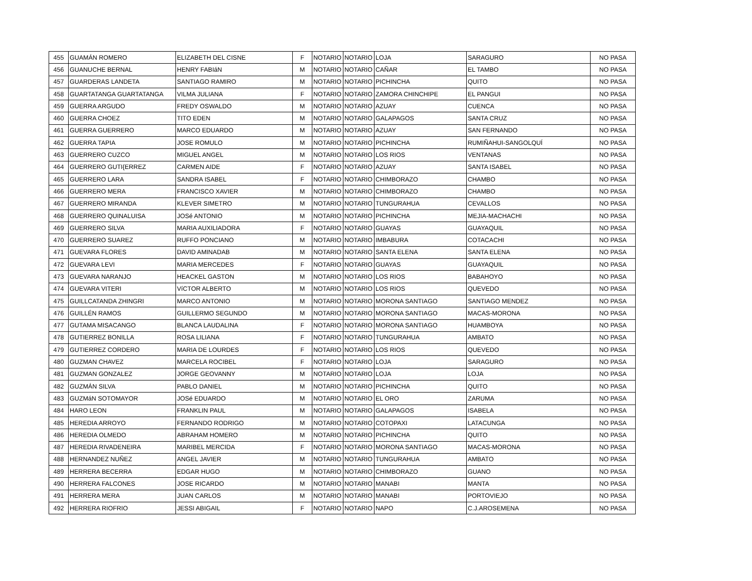| 455 | GUAMÁN ROMERO | ELIZABETH DEL CISNE | F | NOTARIO | NOTARIO | LOJA | SARAGURO | NO PASA |
| 456 | GUANUCHE BERNAL | HENRY FABIáN | M | NOTARIO | NOTARIO | CAÑAR | EL TAMBO | NO PASA |
| 457 | GUARDERAS LANDETA | SANTIAGO RAMIRO | M | NOTARIO | NOTARIO | PICHINCHA | QUITO | NO PASA |
| 458 | GUARTATANGA GUARTATANGA | VILMA JULIANA | F | NOTARIO | NOTARIO | ZAMORA CHINCHIPE | EL PANGUI | NO PASA |
| 459 | GUERRA ARGUDO | FREDY OSWALDO | M | NOTARIO | NOTARIO | AZUAY | CUENCA | NO PASA |
| 460 | GUERRA CHOEZ | TITO EDEN | M | NOTARIO | NOTARIO | GALAPAGOS | SANTA CRUZ | NO PASA |
| 461 | GUERRA GUERRERO | MARCO EDUARDO | M | NOTARIO | NOTARIO | AZUAY | SAN FERNANDO | NO PASA |
| 462 | GUERRA TAPIA | JOSE ROMULO | M | NOTARIO | NOTARIO | PICHINCHA | RUMIÑAHUI-SANGOLQUÍ | NO PASA |
| 463 | GUERRERO CUZCO | MIGUEL ANGEL | M | NOTARIO | NOTARIO | LOS RIOS | VENTANAS | NO PASA |
| 464 | GUERRERO GUTI{ERREZ | CARMEN AIDE | F | NOTARIO | NOTARIO | AZUAY | SANTA ISABEL | NO PASA |
| 465 | GUERRERO LARA | SANDRA ISABEL | F | NOTARIO | NOTARIO | CHIMBORAZO | CHAMBO | NO PASA |
| 466 | GUERRERO MERA | FRANCISCO XAVIER | M | NOTARIO | NOTARIO | CHIMBORAZO | CHAMBO | NO PASA |
| 467 | GUERRERO MIRANDA | KLEVER SIMETRO | M | NOTARIO | NOTARIO | TUNGURAHUA | CEVALLOS | NO PASA |
| 468 | GUERRERO QUINALUISA | JOSé ANTONIO | M | NOTARIO | NOTARIO | PICHINCHA | MEJIA-MACHACHI | NO PASA |
| 469 | GUERRERO SILVA | MARIA AUXILIADORA | F | NOTARIO | NOTARIO | GUAYAS | GUAYAQUIL | NO PASA |
| 470 | GUERRERO SUAREZ | RUFFO PONCIANO | M | NOTARIO | NOTARIO | IMBABURA | COTACACHI | NO PASA |
| 471 | GUEVARA FLORES | DAVID AMINADAB | M | NOTARIO | NOTARIO | SANTA ELENA | SANTA ELENA | NO PASA |
| 472 | GUEVARA LEVI | MARIA MERCEDES | F | NOTARIO | NOTARIO | GUAYAS | GUAYAQUIL | NO PASA |
| 473 | GUEVARA NARANJO | HEACKEL GASTON | M | NOTARIO | NOTARIO | LOS RIOS | BABAHOYO | NO PASA |
| 474 | GUEVARA VITERI | VíCTOR ALBERTO | M | NOTARIO | NOTARIO | LOS RIOS | QUEVEDO | NO PASA |
| 475 | GUILLCATANDA ZHINGRI | MARCO ANTONIO | M | NOTARIO | NOTARIO | MORONA SANTIAGO | SANTIAGO MENDEZ | NO PASA |
| 476 | GUILLÉN RAMOS | GUILLERMO SEGUNDO | M | NOTARIO | NOTARIO | MORONA SANTIAGO | MACAS-MORONA | NO PASA |
| 477 | GUTAMA MISACANGO | BLANCA LAUDALINA | F | NOTARIO | NOTARIO | MORONA SANTIAGO | HUAMBOYA | NO PASA |
| 478 | GUTIERREZ BONILLA | ROSA LILIANA | F | NOTARIO | NOTARIO | TUNGURAHUA | AMBATO | NO PASA |
| 479 | GUTIERREZ CORDERO | MARIA DE LOURDES | F | NOTARIO | NOTARIO | LOS RIOS | QUEVEDO | NO PASA |
| 480 | GUZMAN CHAVEZ | MARCELA ROCIBEL | F | NOTARIO | NOTARIO | LOJA | SARAGURO | NO PASA |
| 481 | GUZMAN GONZALEZ | JORGE GEOVANNY | M | NOTARIO | NOTARIO | LOJA | LOJA | NO PASA |
| 482 | GUZMÁN SILVA | PABLO DANIEL | M | NOTARIO | NOTARIO | PICHINCHA | QUITO | NO PASA |
| 483 | GUZMáN SOTOMAYOR | JOSé EDUARDO | M | NOTARIO | NOTARIO | EL ORO | ZARUMA | NO PASA |
| 484 | HARO LEON | FRANKLIN PAUL | M | NOTARIO | NOTARIO | GALAPAGOS | ISABELA | NO PASA |
| 485 | HEREDIA ARROYO | FERNANDO RODRIGO | M | NOTARIO | NOTARIO | COTOPAXI | LATACUNGA | NO PASA |
| 486 | HEREDIA OLMEDO | ABRAHAM HOMERO | M | NOTARIO | NOTARIO | PICHINCHA | QUITO | NO PASA |
| 487 | HEREDIA RIVADENEIRA | MARIBEL MERCIDA | F | NOTARIO | NOTARIO | MORONA SANTIAGO | MACAS-MORONA | NO PASA |
| 488 | HERNANDEZ NUÑEZ | ANGEL JAVIER | M | NOTARIO | NOTARIO | TUNGURAHUA | AMBATO | NO PASA |
| 489 | HERRERA BECERRA | EDGAR HUGO | M | NOTARIO | NOTARIO | CHIMBORAZO | GUANO | NO PASA |
| 490 | HERRERA FALCONES | JOSE RICARDO | M | NOTARIO | NOTARIO | MANABI | MANTA | NO PASA |
| 491 | HERRERA MERA | JUAN CARLOS | M | NOTARIO | NOTARIO | MANABI | PORTOVIEJO | NO PASA |
| 492 | HERRERA RIOFRIO | JESSI ABIGAIL | F | NOTARIO | NOTARIO | NAPO | C.J.AROSEMENA | NO PASA |